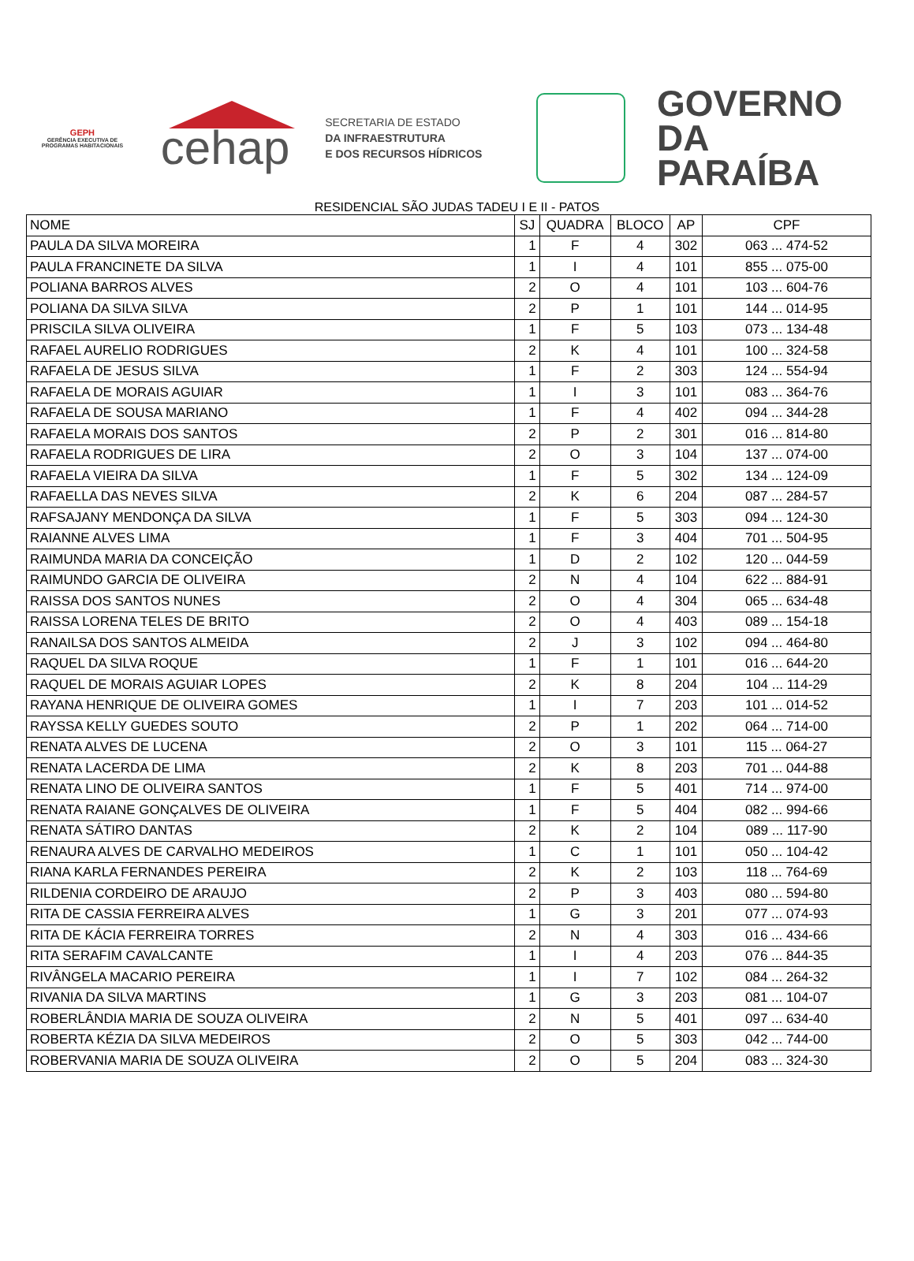GEPH
GERÊNCIA EXECUTIVA DE PROGRAMAS HABITACIONAIS
cehap
SECRETARIA DE ESTADO
DA INFRAESTRUTURA
E DOS RECURSOS HÍDRICOS
GOVERNO
DA PARAÍBA
RESIDENCIAL SÃO JUDAS TADEU I E II - PATOS
| NOME | SJ | QUADRA | BLOCO | AP | CPF |
| --- | --- | --- | --- | --- | --- |
| PAULA DA SILVA MOREIRA | 1 | F | 4 | 302 | 063 ... 474-52 |
| PAULA FRANCINETE DA SILVA | 1 | I | 4 | 101 | 855 ... 075-00 |
| POLIANA BARROS ALVES | 2 | O | 4 | 101 | 103 ... 604-76 |
| POLIANA DA SILVA SILVA | 2 | P | 1 | 101 | 144 ... 014-95 |
| PRISCILA SILVA OLIVEIRA | 1 | F | 5 | 103 | 073 ... 134-48 |
| RAFAEL AURELIO RODRIGUES | 2 | K | 4 | 101 | 100 ... 324-58 |
| RAFAELA DE JESUS SILVA | 1 | F | 2 | 303 | 124 ... 554-94 |
| RAFAELA DE MORAIS AGUIAR | 1 | I | 3 | 101 | 083 ... 364-76 |
| RAFAELA DE SOUSA MARIANO | 1 | F | 4 | 402 | 094 ... 344-28 |
| RAFAELA MORAIS DOS SANTOS | 2 | P | 2 | 301 | 016 ... 814-80 |
| RAFAELA RODRIGUES DE LIRA | 2 | O | 3 | 104 | 137 ... 074-00 |
| RAFAELA VIEIRA DA SILVA | 1 | F | 5 | 302 | 134 ... 124-09 |
| RAFAELLA DAS NEVES SILVA | 2 | K | 6 | 204 | 087 ... 284-57 |
| RAFSAJANY MENDONÇA DA SILVA | 1 | F | 5 | 303 | 094 ... 124-30 |
| RAIANNE ALVES LIMA | 1 | F | 3 | 404 | 701 ... 504-95 |
| RAIMUNDA MARIA DA CONCEIÇÃO | 1 | D | 2 | 102 | 120 ... 044-59 |
| RAIMUNDO GARCIA DE OLIVEIRA | 2 | N | 4 | 104 | 622 ... 884-91 |
| RAISSA DOS SANTOS NUNES | 2 | O | 4 | 304 | 065 ... 634-48 |
| RAISSA LORENA TELES DE BRITO | 2 | O | 4 | 403 | 089 ... 154-18 |
| RANAILSA DOS SANTOS ALMEIDA | 2 | J | 3 | 102 | 094 ... 464-80 |
| RAQUEL DA SILVA ROQUE | 1 | F | 1 | 101 | 016 ... 644-20 |
| RAQUEL DE MORAIS AGUIAR LOPES | 2 | K | 8 | 204 | 104 ... 114-29 |
| RAYANA HENRIQUE DE OLIVEIRA GOMES | 1 | I | 7 | 203 | 101 ... 014-52 |
| RAYSSA KELLY GUEDES SOUTO | 2 | P | 1 | 202 | 064 ... 714-00 |
| RENATA ALVES DE LUCENA | 2 | O | 3 | 101 | 115 ... 064-27 |
| RENATA LACERDA DE LIMA | 2 | K | 8 | 203 | 701 ... 044-88 |
| RENATA LINO DE OLIVEIRA SANTOS | 1 | F | 5 | 401 | 714 ... 974-00 |
| RENATA RAIANE GONÇALVES DE OLIVEIRA | 1 | F | 5 | 404 | 082 ... 994-66 |
| RENATA SÁTIRO DANTAS | 2 | K | 2 | 104 | 089 ... 117-90 |
| RENAURA ALVES DE CARVALHO MEDEIROS | 1 | C | 1 | 101 | 050 ... 104-42 |
| RIANA KARLA FERNANDES PEREIRA | 2 | K | 2 | 103 | 118 ... 764-69 |
| RILDENIA CORDEIRO DE ARAUJO | 2 | P | 3 | 403 | 080 ... 594-80 |
| RITA DE CASSIA FERREIRA ALVES | 1 | G | 3 | 201 | 077 ... 074-93 |
| RITA DE KÁCIA FERREIRA TORRES | 2 | N | 4 | 303 | 016 ... 434-66 |
| RITA SERAFIM CAVALCANTE | 1 | I | 4 | 203 | 076 ... 844-35 |
| RIVÂNGELA MACARIO PEREIRA | 1 | I | 7 | 102 | 084 ... 264-32 |
| RIVANIA DA SILVA MARTINS | 1 | G | 3 | 203 | 081 ... 104-07 |
| ROBERLÂNDIA MARIA DE SOUZA OLIVEIRA | 2 | N | 5 | 401 | 097 ... 634-40 |
| ROBERTA KÉZIA DA SILVA MEDEIROS | 2 | O | 5 | 303 | 042 ... 744-00 |
| ROBERVANIA MARIA DE SOUZA OLIVEIRA | 2 | O | 5 | 204 | 083 ... 324-30 |